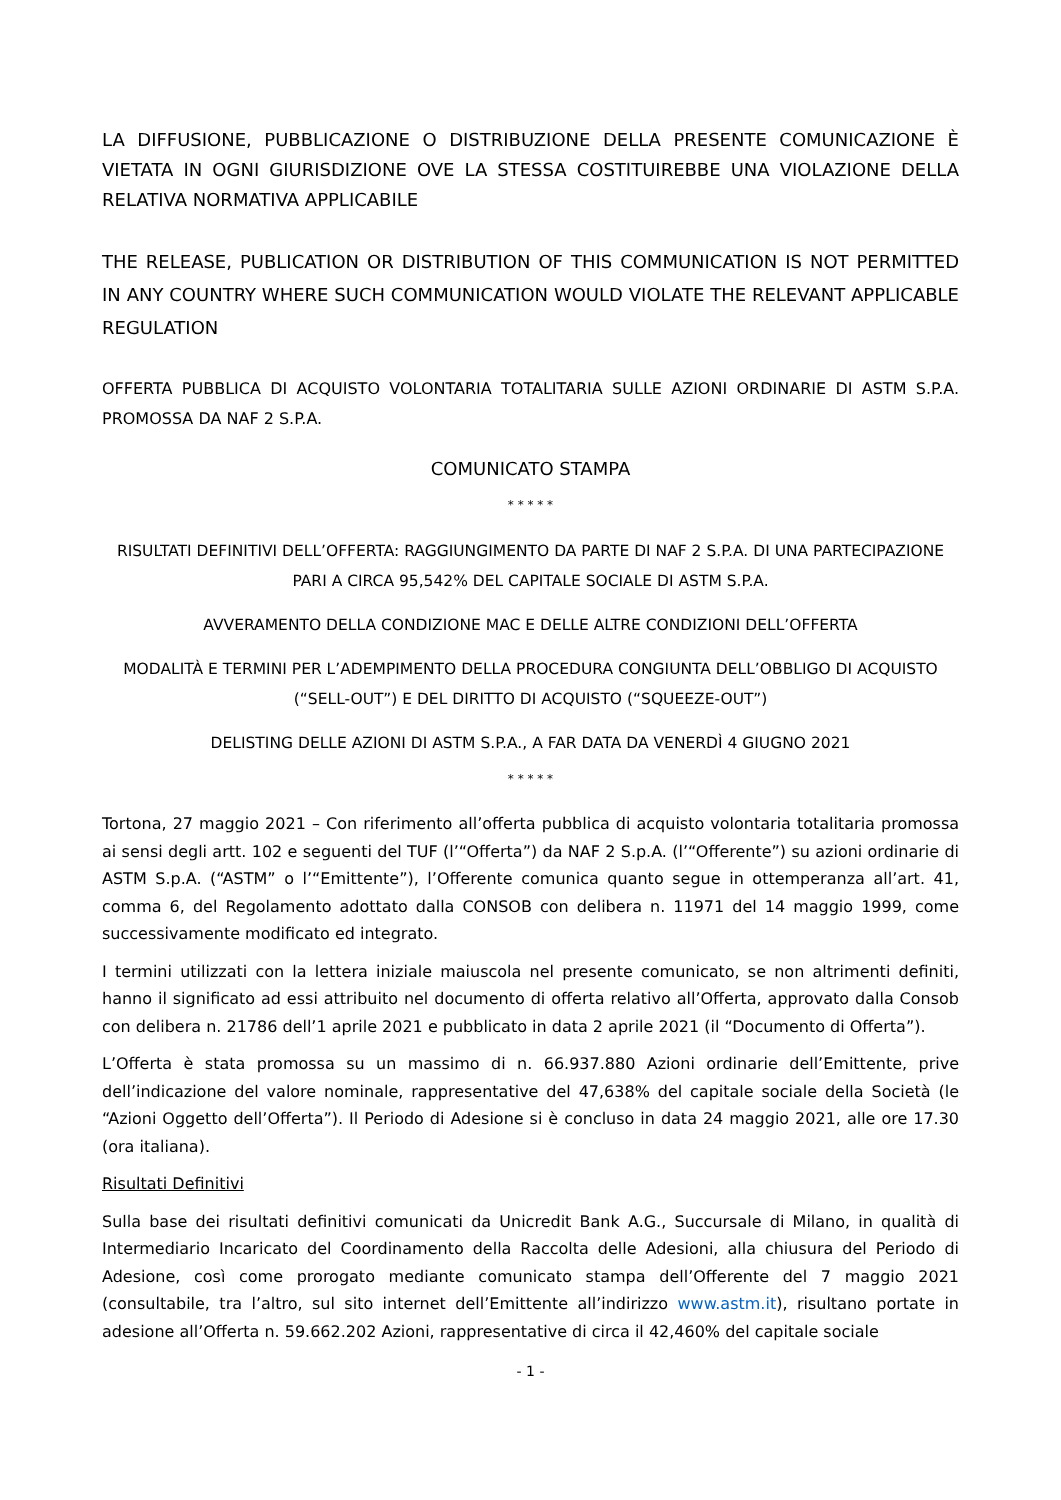LA DIFFUSIONE, PUBBLICAZIONE O DISTRIBUZIONE DELLA PRESENTE COMUNICAZIONE È VIETATA IN OGNI GIURISDIZIONE OVE LA STESSA COSTITUIREBBE UNA VIOLAZIONE DELLA RELATIVA NORMATIVA APPLICABILE
THE RELEASE, PUBLICATION OR DISTRIBUTION OF THIS COMMUNICATION IS NOT PERMITTED IN ANY COUNTRY WHERE SUCH COMMUNICATION WOULD VIOLATE THE RELEVANT APPLICABLE REGULATION
OFFERTA PUBBLICA DI ACQUISTO VOLONTARIA TOTALITARIA SULLE AZIONI ORDINARIE DI ASTM S.P.A. PROMOSSA DA NAF 2 S.P.A.
COMUNICATO STAMPA
* * * * *
RISULTATI DEFINITIVI DELL’OFFERTA: RAGGIUNGIMENTO DA PARTE DI NAF 2 S.P.A. DI UNA PARTECIPAZIONE PARI A CIRCA 95,542% DEL CAPITALE SOCIALE DI ASTM S.P.A.
AVVERAMENTO DELLA CONDIZIONE MAC E DELLE ALTRE CONDIZIONI DELL’OFFERTA
MODALITÀ E TERMINI PER L’ADEMPIMENTO DELLA PROCEDURA CONGIUNTA DELL’OBBLIGO DI ACQUISTO (“SELL-OUT”) E DEL DIRITTO DI ACQUISTO (“SQUEEZE-OUT”)
DELISTING DELLE AZIONI DI ASTM S.P.A., A FAR DATA DA VENERDÌ 4 GIUGNO 2021
* * * * *
Tortona, 27 maggio 2021 – Con riferimento all’offerta pubblica di acquisto volontaria totalitaria promossa ai sensi degli artt. 102 e seguenti del TUF (l’“Offerta”) da NAF 2 S.p.A. (l’“Offerente”) su azioni ordinarie di ASTM S.p.A. (“ASTM” o l’“Emittente”), l’Offerente comunica quanto segue in ottemperanza all’art. 41, comma 6, del Regolamento adottato dalla CONSOB con delibera n. 11971 del 14 maggio 1999, come successivamente modificato ed integrato.
I termini utilizzati con la lettera iniziale maiuscola nel presente comunicato, se non altrimenti definiti, hanno il significato ad essi attribuito nel documento di offerta relativo all’Offerta, approvato dalla Consob con delibera n. 21786 dell’1 aprile 2021 e pubblicato in data 2 aprile 2021 (il “Documento di Offerta”).
L’Offerta è stata promossa su un massimo di n. 66.937.880 Azioni ordinarie dell’Emittente, prive dell’indicazione del valore nominale, rappresentative del 47,638% del capitale sociale della Società (le “Azioni Oggetto dell’Offerta”). Il Periodo di Adesione si è concluso in data 24 maggio 2021, alle ore 17.30 (ora italiana).
Risultati Definitivi
Sulla base dei risultati definitivi comunicati da Unicredit Bank A.G., Succursale di Milano, in qualità di Intermediario Incaricato del Coordinamento della Raccolta delle Adesioni, alla chiusura del Periodo di Adesione, così come prorogato mediante comunicato stampa dell’Offerente del 7 maggio 2021 (consultabile, tra l’altro, sul sito internet dell’Emittente all’indirizzo www.astm.it), risultano portate in adesione all’Offerta n. 59.662.202 Azioni, rappresentative di circa il 42,460% del capitale sociale
- 1 -